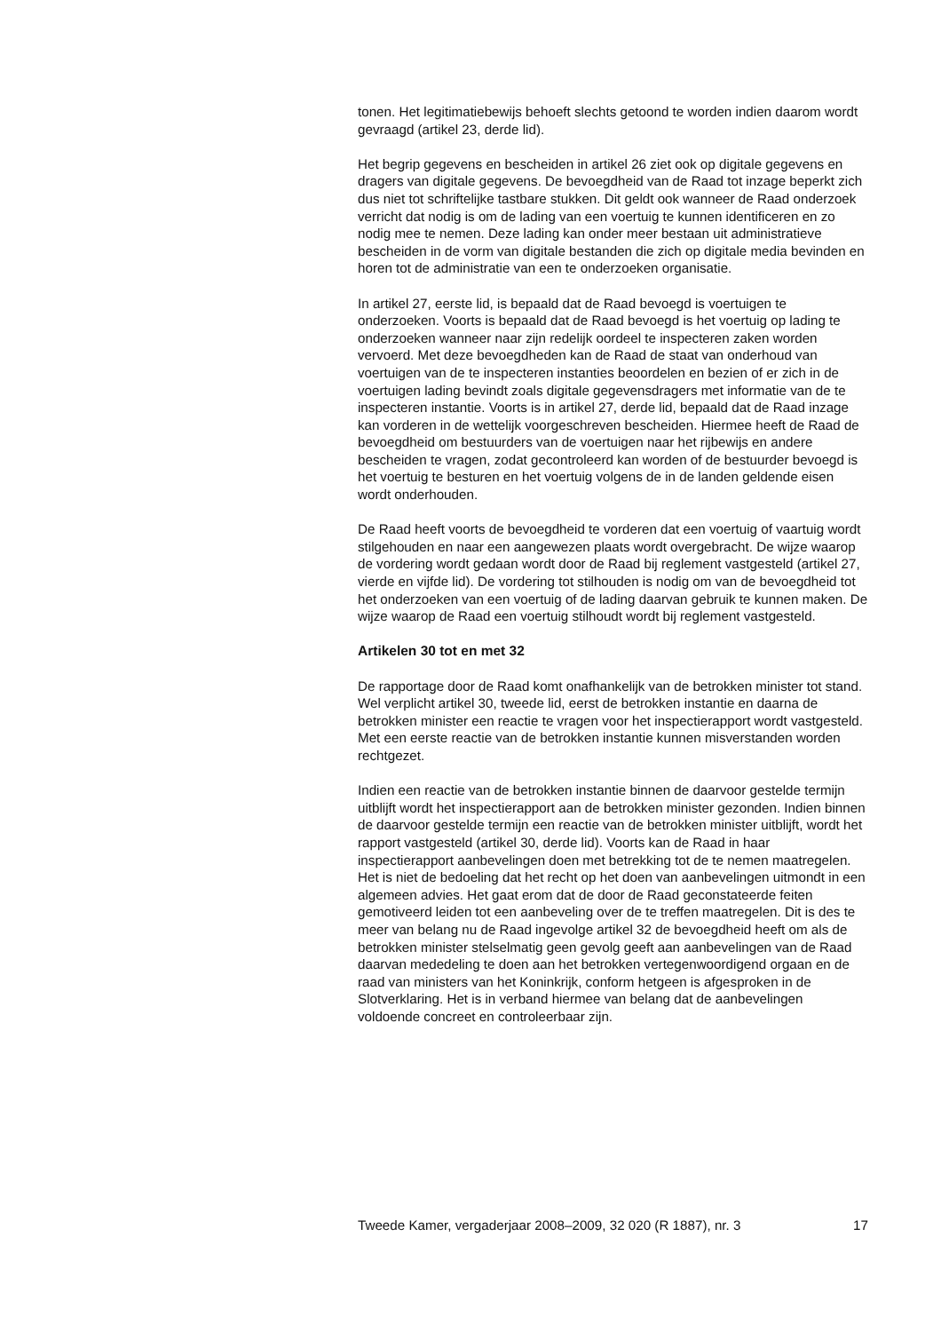tonen. Het legitimatiebewijs behoeft slechts getoond te worden indien daarom wordt gevraagd (artikel 23, derde lid).
Het begrip gegevens en bescheiden in artikel 26 ziet ook op digitale gegevens en dragers van digitale gegevens. De bevoegdheid van de Raad tot inzage beperkt zich dus niet tot schriftelijke tastbare stukken. Dit geldt ook wanneer de Raad onderzoek verricht dat nodig is om de lading van een voertuig te kunnen identificeren en zo nodig mee te nemen. Deze lading kan onder meer bestaan uit administratieve bescheiden in de vorm van digitale bestanden die zich op digitale media bevinden en horen tot de administratie van een te onderzoeken organisatie.
In artikel 27, eerste lid, is bepaald dat de Raad bevoegd is voertuigen te onderzoeken. Voorts is bepaald dat de Raad bevoegd is het voertuig op lading te onderzoeken wanneer naar zijn redelijk oordeel te inspecteren zaken worden vervoerd. Met deze bevoegdheden kan de Raad de staat van onderhoud van voertuigen van de te inspecteren instanties beoordelen en bezien of er zich in de voertuigen lading bevindt zoals digitale gegevensdragers met informatie van de te inspecteren instantie. Voorts is in artikel 27, derde lid, bepaald dat de Raad inzage kan vorderen in de wettelijk voorgeschreven bescheiden. Hiermee heeft de Raad de bevoegdheid om bestuurders van de voertuigen naar het rijbewijs en andere bescheiden te vragen, zodat gecontroleerd kan worden of de bestuurder bevoegd is het voertuig te besturen en het voertuig volgens de in de landen geldende eisen wordt onderhouden.
De Raad heeft voorts de bevoegdheid te vorderen dat een voertuig of vaartuig wordt stilgehouden en naar een aangewezen plaats wordt overgebracht. De wijze waarop de vordering wordt gedaan wordt door de Raad bij reglement vastgesteld (artikel 27, vierde en vijfde lid). De vordering tot stilhouden is nodig om van de bevoegdheid tot het onderzoeken van een voertuig of de lading daarvan gebruik te kunnen maken. De wijze waarop de Raad een voertuig stilhoudt wordt bij reglement vastgesteld.
Artikelen 30 tot en met 32
De rapportage door de Raad komt onafhankelijk van de betrokken minister tot stand. Wel verplicht artikel 30, tweede lid, eerst de betrokken instantie en daarna de betrokken minister een reactie te vragen voor het inspectierapport wordt vastgesteld. Met een eerste reactie van de betrokken instantie kunnen misverstanden worden rechtgezet.
Indien een reactie van de betrokken instantie binnen de daarvoor gestelde termijn uitblijft wordt het inspectierapport aan de betrokken minister gezonden. Indien binnen de daarvoor gestelde termijn een reactie van de betrokken minister uitblijft, wordt het rapport vastgesteld (artikel 30, derde lid). Voorts kan de Raad in haar inspectierapport aanbevelingen doen met betrekking tot de te nemen maatregelen. Het is niet de bedoeling dat het recht op het doen van aanbevelingen uitmondt in een algemeen advies. Het gaat erom dat de door de Raad geconstateerde feiten gemotiveerd leiden tot een aanbeveling over de te treffen maatregelen. Dit is des te meer van belang nu de Raad ingevolge artikel 32 de bevoegdheid heeft om als de betrokken minister stelselmatig geen gevolg geeft aan aanbevelingen van de Raad daarvan mededeling te doen aan het betrokken vertegenwoordigend orgaan en de raad van ministers van het Koninkrijk, conform hetgeen is afgesproken in de Slotverklaring. Het is in verband hiermee van belang dat de aanbevelingen voldoende concreet en controleerbaar zijn.
Tweede Kamer, vergaderjaar 2008–2009, 32 020 (R 1887), nr. 3 17